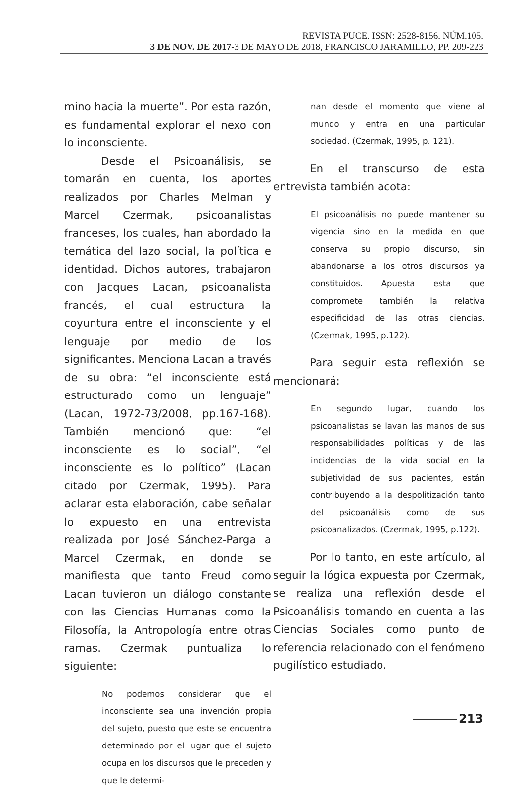REVISTA PUCE. ISSN: 2528-8156. NÚM.105.
3 DE NOV. DE 2017-3 DE MAYO DE 2018, FRANCISCO JARAMILLO, PP. 209-223
mino hacia la muerte”. Por esta razón, es fundamental explorar el nexo con lo inconsciente.
Desde el Psicoanálisis, se tomarán en cuenta, los aportes realizados por Charles Melman y Marcel Czermak, psicoanalistas franceses, los cuales, han abordado la temática del lazo social, la política e identidad. Dichos autores, trabajaron con Jacques Lacan, psicoanalista francés, el cual estructura la coyuntura entre el inconsciente y el lenguaje por medio de los significantes. Menciona Lacan a través de su obra: “el inconsciente está estructurado como un lenguaje” (Lacan, 1972-73/2008, pp.167-168). También mencionó que: “el inconsciente es lo social”, “el inconsciente es lo político” (Lacan citado por Czermak, 1995). Para aclarar esta elaboración, cabe señalar lo expuesto en una entrevista realizada por José Sánchez-Parga a Marcel Czermak, en donde se manifiesta que tanto Freud como Lacan tuvieron un diálogo constante con las Ciencias Humanas como la Filosofía, la Antropología entre otras ramas. Czermak puntualiza lo siguiente:
No podemos considerar que el inconsciente sea una invención propia del sujeto, puesto que este se encuentra determinado por el lugar que el sujeto ocupa en los discursos que le preceden y que le determi-
nan desde el momento que viene al mundo y entra en una particular sociedad. (Czermak, 1995, p. 121).
En el transcurso de esta entrevista también acota:
El psicoanálisis no puede mantener su vigencia sino en la medida en que conserva su propio discurso, sin abandonarse a los otros discursos ya constituidos. Apuesta esta que compromete también la relativa especificidad de las otras ciencias. (Czermak, 1995, p.122).
Para seguir esta reflexión se mencionará:
En segundo lugar, cuando los psicoanalistas se lavan las manos de sus responsabilidades políticas y de las incidencias de la vida social en la subjetividad de sus pacientes, están contribuyendo a la despolitización tanto del psicoanálisis como de sus psicoanalizados. (Czermak, 1995, p.122).
Por lo tanto, en este artículo, al seguir la lógica expuesta por Czermak, se realiza una reflexión desde el Psicoanálisis tomando en cuenta a las Ciencias Sociales como punto de referencia relacionado con el fenómeno pugilístico estudiado.
213